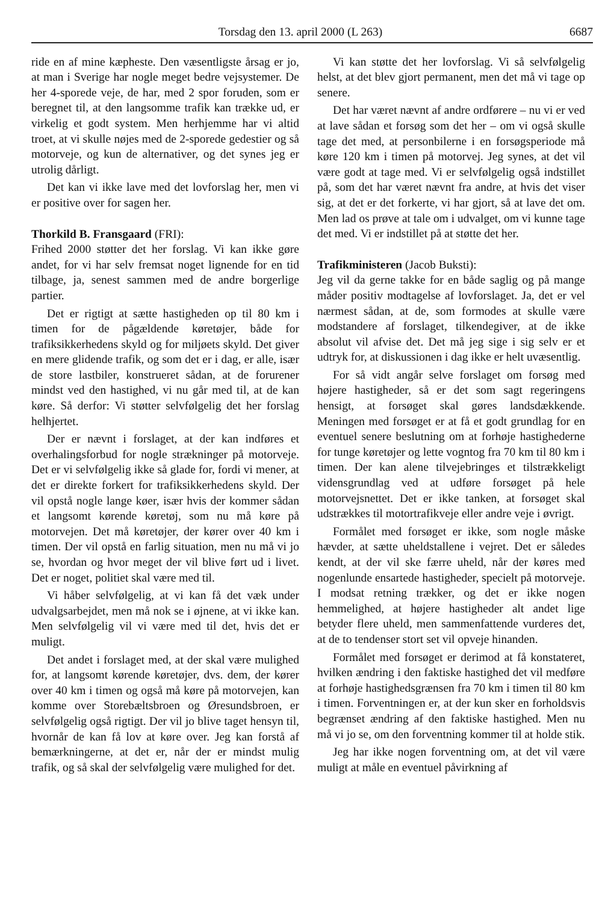Torsdag den 13. april 2000 (L 263) 6687
ride en af mine kæpheste. Den væsentligste årsag er jo, at man i Sverige har nogle meget bedre vejsystemer. De her 4-sporede veje, de har, med 2 spor foruden, som er beregnet til, at den langsomme trafik kan trække ud, er virkelig et godt system. Men herhjemme har vi altid troet, at vi skulle nøjes med de 2-sporede gedestier og så motorveje, og kun de alternativer, og det synes jeg er utrolig dårligt.
Det kan vi ikke lave med det lovforslag her, men vi er positive over for sagen her.
Thorkild B. Fransgaard (FRI):
Frihed 2000 støtter det her forslag. Vi kan ikke gøre andet, for vi har selv fremsat noget lignende for en tid tilbage, ja, senest sammen med de andre borgerlige partier.
Det er rigtigt at sætte hastigheden op til 80 km i timen for de pågældende køretøjer, både for trafiksikkerhedens skyld og for miljøets skyld. Det giver en mere glidende trafik, og som det er i dag, er alle, især de store lastbiler, konstrueret sådan, at de forurener mindst ved den hastighed, vi nu går med til, at de kan køre. Så derfor: Vi støtter selvfølgelig det her forslag helhjertet.
Der er nævnt i forslaget, at der kan indføres et overhalingsforbud for nogle strækninger på motorveje. Det er vi selvfølgelig ikke så glade for, fordi vi mener, at det er direkte forkert for trafiksikkerhedens skyld. Der vil opstå nogle lange køer, især hvis der kommer sådan et langsomt kørende køretøj, som nu må køre på motorvejen. Det må køretøjer, der kører over 40 km i timen. Der vil opstå en farlig situation, men nu må vi jo se, hvordan og hvor meget der vil blive ført ud i livet. Det er noget, politiet skal være med til.
Vi håber selvfølgelig, at vi kan få det væk under udvalgsarbejdet, men må nok se i øjnene, at vi ikke kan. Men selvfølgelig vil vi være med til det, hvis det er muligt.
Det andet i forslaget med, at der skal være mulighed for, at langsomt kørende køretøjer, dvs. dem, der kører over 40 km i timen og også må køre på motorvejen, kan komme over Storebæltsbroen og Øresundsbroen, er selvfølgelig også rigtigt. Der vil jo blive taget hensyn til, hvornår de kan få lov at køre over. Jeg kan forstå af bemærkningerne, at det er, når der er mindst mulig trafik, og så skal der selvfølgelig være mulighed for det.
Vi kan støtte det her lovforslag. Vi så selvfølgelig helst, at det blev gjort permanent, men det må vi tage op senere.
Det har været nævnt af andre ordførere – nu vi er ved at lave sådan et forsøg som det her – om vi også skulle tage det med, at personbilerne i en forsøgsperiode må køre 120 km i timen på motorvej. Jeg synes, at det vil være godt at tage med. Vi er selvfølgelig også indstillet på, som det har været nævnt fra andre, at hvis det viser sig, at det er det forkerte, vi har gjort, så at lave det om. Men lad os prøve at tale om i udvalget, om vi kunne tage det med. Vi er indstillet på at støtte det her.
Trafikministeren (Jacob Buksti):
Jeg vil da gerne takke for en både saglig og på mange måder positiv modtagelse af lovforslaget. Ja, det er vel nærmest sådan, at de, som formodes at skulle være modstandere af forslaget, tilkendegiver, at de ikke absolut vil afvise det. Det må jeg sige i sig selv er et udtryk for, at diskussionen i dag ikke er helt uvæsentlig.
For så vidt angår selve forslaget om forsøg med højere hastigheder, så er det som sagt regeringens hensigt, at forsøget skal gøres landsdækkende. Meningen med forsøget er at få et godt grundlag for en eventuel senere beslutning om at forhøje hastighederne for tunge køretøjer og lette vogntog fra 70 km til 80 km i timen. Der kan alene tilvejebringes et tilstrækkeligt vidensgrundlag ved at udføre forsøget på hele motorvejsnettet. Det er ikke tanken, at forsøget skal udstrækkes til motortrafikveje eller andre veje i øvrigt.
Formålet med forsøget er ikke, som nogle måske hævder, at sætte uheldstallene i vejret. Det er således kendt, at der vil ske færre uheld, når der køres med nogenlunde ensartede hastigheder, specielt på motorveje. I modsat retning trækker, og det er ikke nogen hemmelighed, at højere hastigheder alt andet lige betyder flere uheld, men sammenfattende vurderes det, at de to tendenser stort set vil opveje hinanden.
Formålet med forsøget er derimod at få konstateret, hvilken ændring i den faktiske hastighed det vil medføre at forhøje hastighedsgrænsen fra 70 km i timen til 80 km i timen. Forventningen er, at der kun sker en forholdsvis begrænset ændring af den faktiske hastighed. Men nu må vi jo se, om den forventning kommer til at holde stik.
Jeg har ikke nogen forventning om, at det vil være muligt at måle en eventuel påvirkning af